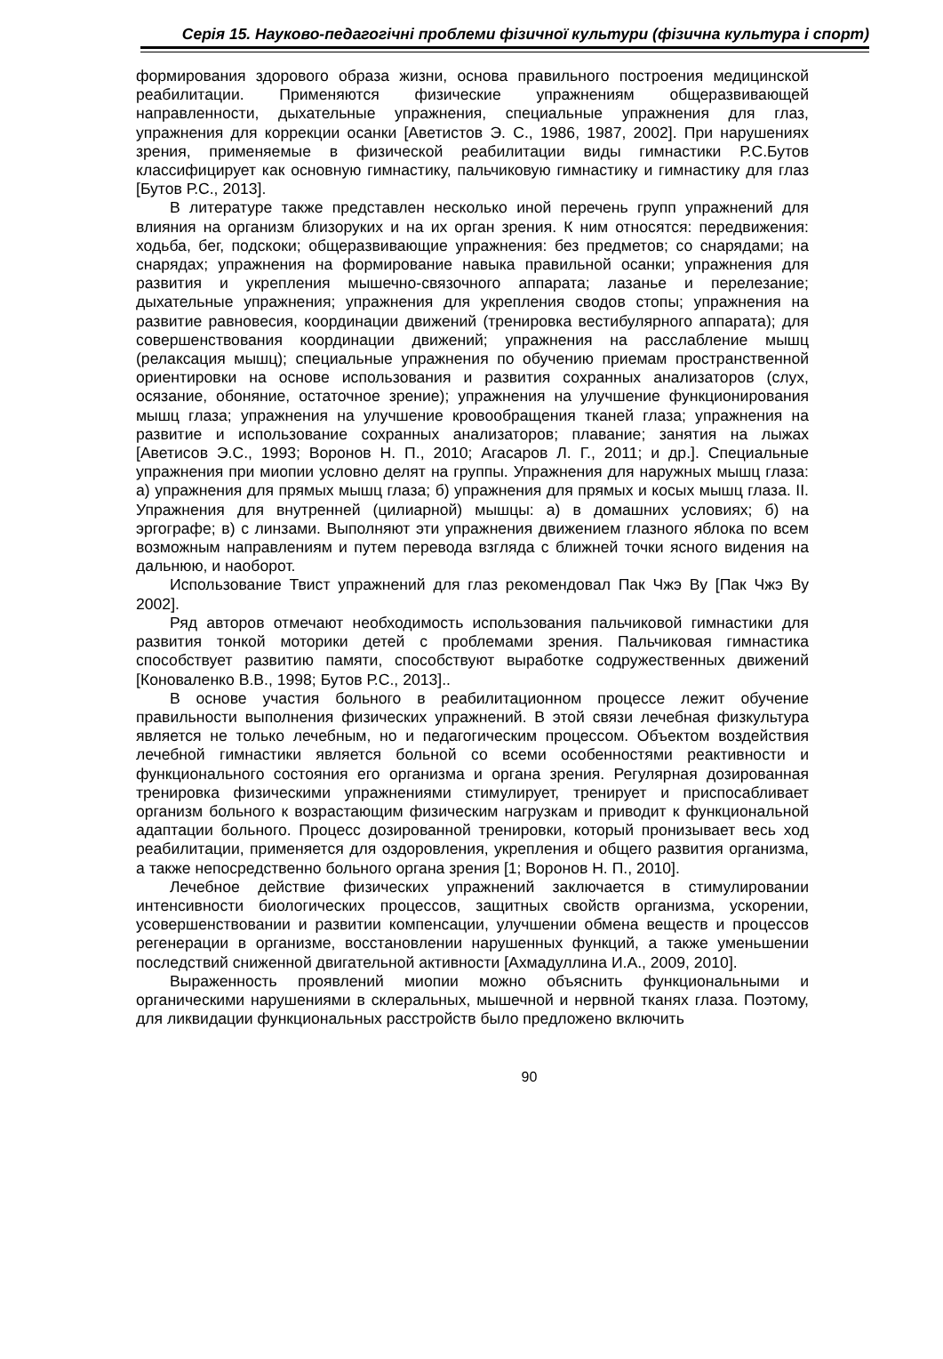Серія 15. Науково-педагогічні проблеми фізичної культури (фізична культура і спорт)
формирования здорового образа жизни, основа правильного построения медицинской реабилитации. Применяются физические упражнениям общеразвивающей направленности, дыхательные упражнения, специальные упражнения для глаз, упражнения для коррекции осанки [Аветистов Э. С., 1986, 1987, 2002]. При нарушениях зрения, применяемые в физической реабилитации виды гимнастики Р.С.Бутов классифицирует как основную гимнастику, пальчиковую гимнастику и гимнастику для глаз [Бутов Р.С., 2013].
В литературе также представлен несколько иной перечень групп упражнений для влияния на организм близоруких и на их орган зрения. К ним относятся: передвижения: ходьба, бег, подскоки; общеразвивающие упражнения: без предметов; со снарядами; на снарядах; упражнения на формирование навыка правильной осанки; упражнения для развития и укрепления мышечно-связочного аппарата; лазанье и перелезание; дыхательные упражнения; упражнения для укрепления сводов стопы; упражнения на развитие равновесия, координации движений (тренировка вестибулярного аппарата); для совершенствования координации движений; упражнения на расслабление мышц (релаксация мышц); специальные упражнения по обучению приемам пространственной ориентировки на основе использования и развития сохранных анализаторов (слух, осязание, обоняние, остаточное зрение); упражнения на улучшение функционирования мышц глаза; упражнения на улучшение кровообращения тканей глаза; упражнения на развитие и использование сохранных анализаторов; плавание; занятия на лыжах [Аветисов Э.С., 1993; Воронов Н. П., 2010; Агасаров Л. Г., 2011; и др.]. Специальные упражнения при миопии условно делят на группы. Упражнения для наружных мышц глаза: а) упражнения для прямых мышц глаза; б) упражнения для прямых и косых мышц глаза. II. Упражнения для внутренней (цилиарной) мышцы: а) в домашних условиях; б) на эргографе; в) с линзами. Выполняют эти упражнения движением глазного яблока по всем возможным направлениям и путем перевода взгляда с ближней точки ясного видения на дальнюю, и наоборот.
Использование Твист упражнений для глаз рекомендовал Пак Чжэ Ву [Пак Чжэ Ву 2002].
Ряд авторов отмечают необходимость использования пальчиковой гимнастики для развития тонкой моторики детей с проблемами зрения. Пальчиковая гимнастика способствует развитию памяти, способствуют выработке содружественных движений [Коноваленко В.В., 1998; Бутов Р.С., 2013]..
В основе участия больного в реабилитационном процессе лежит обучение правильности выполнения физических упражнений. В этой связи лечебная физкультура является не только лечебным, но и педагогическим процессом. Объектом воздействия лечебной гимнастики является больной со всеми особенностями реактивности и функционального состояния его организма и органа зрения. Регулярная дозированная тренировка физическими упражнениями стимулирует, тренирует и приспосабливает организм больного к возрастающим физическим нагрузкам и приводит к функциональной адаптации больного. Процесс дозированной тренировки, который пронизывает весь ход реабилитации, применяется для оздоровления, укрепления и общего развития организма, а также непосредственно больного органа зрения [1; Воронов Н. П., 2010].
Лечебное действие физических упражнений заключается в стимулировании интенсивности биологических процессов, защитных свойств организма, ускорении, усовершенствовании и развитии компенсации, улучшении обмена веществ и процессов регенерации в организме, восстановлении нарушенных функций, а также уменьшении последствий сниженной двигательной активности [Ахмадуллина И.А., 2009, 2010].
Выраженность проявлений миопии можно объяснить функциональными и органическими нарушениями в склеральных, мышечной и нервной тканях глаза. Поэтому, для ликвидации функциональных расстройств было предложено включить
90